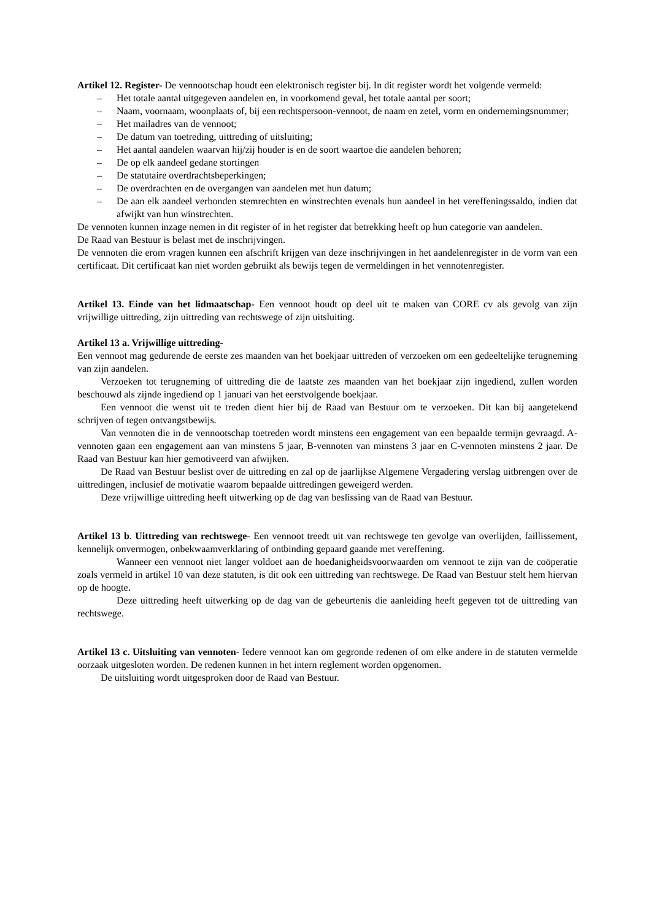Artikel 12. Register- De vennootschap houdt een elektronisch register bij. In dit register wordt het volgende vermeld:
– Het totale aantal uitgegeven aandelen en, in voorkomend geval, het totale aantal per soort;
– Naam, voornaam, woonplaats of, bij een rechtspersoon-vennoot, de naam en zetel, vorm en ondernemingsnummer;
– Het mailadres van de vennoot;
– De datum van toetreding, uittreding of uitsluiting;
– Het aantal aandelen waarvan hij/zij houder is en de soort waartoe die aandelen behoren;
– De op elk aandeel gedane stortingen
– De statutaire overdrachtsbeperkingen;
– De overdrachten en de overgangen van aandelen met hun datum;
– De aan elk aandeel verbonden stemrechten en winstrechten evenals hun aandeel in het vereffeningssaldo, indien dat afwijkt van hun winstrechten.
De vennoten kunnen inzage nemen in dit register of in het register dat betrekking heeft op hun categorie van aandelen.
De Raad van Bestuur is belast met de inschrijvingen.
De vennoten die erom vragen kunnen een afschrift krijgen van deze inschrijvingen in het aandelenregister in de vorm van een certificaat. Dit certificaat kan niet worden gebruikt als bewijs tegen de vermeldingen in het vennotenregister.
Artikel 13. Einde van het lidmaatschap- Een vennoot houdt op deel uit te maken van CORE cv als gevolg van zijn vrijwillige uittreding, zijn uittreding van rechtswege of zijn uitsluiting.
Artikel 13 a. Vrijwillige uittreding-
Een vennoot mag gedurende de eerste zes maanden van het boekjaar uittreden of verzoeken om een gedeeltelijke terugneming van zijn aandelen.
Verzoeken tot terugneming of uittreding die de laatste zes maanden van het boekjaar zijn ingediend, zullen worden beschouwd als zijnde ingediend op 1 januari van het eerstvolgende boekjaar.
Een vennoot die wenst uit te treden dient hier bij de Raad van Bestuur om te verzoeken. Dit kan bij aangetekend schrijven of tegen ontvangstbewijs.
Van vennoten die in de vennootschap toetreden wordt minstens een engagement van een bepaalde termijn gevraagd. A-vennoten gaan een engagement aan van minstens 5 jaar, B-vennoten van minstens 3 jaar en C-vennoten minstens 2 jaar. De Raad van Bestuur kan hier gemotiveerd van afwijken.
De Raad van Bestuur beslist over de uittreding en zal op de jaarlijkse Algemene Vergadering verslag uitbrengen over de uittredingen, inclusief de motivatie waarom bepaalde uittredingen geweigerd werden.
Deze vrijwillige uittreding heeft uitwerking op de dag van beslissing van de Raad van Bestuur.
Artikel 13 b. Uittreding van rechtswege- Een vennoot treedt uit van rechtswege ten gevolge van overlijden, faillissement, kennelijk onvermogen, onbekwaamverklaring of ontbinding gepaard gaande met vereffening.
Wanneer een vennoot niet langer voldoet aan de hoedanigheidsvoorwaarden om vennoot te zijn van de coöperatie zoals vermeld in artikel 10 van deze statuten, is dit ook een uittreding van rechtswege. De Raad van Bestuur stelt hem hiervan op de hoogte.
Deze uittreding heeft uitwerking op de dag van de gebeurtenis die aanleiding heeft gegeven tot de uittreding van rechtswege.
Artikel 13 c. Uitsluiting van vennoten- Iedere vennoot kan om gegronde redenen of om elke andere in de statuten vermelde oorzaak uitgesloten worden. De redenen kunnen in het intern reglement worden opgenomen.
De uitsluiting wordt uitgesproken door de Raad van Bestuur.